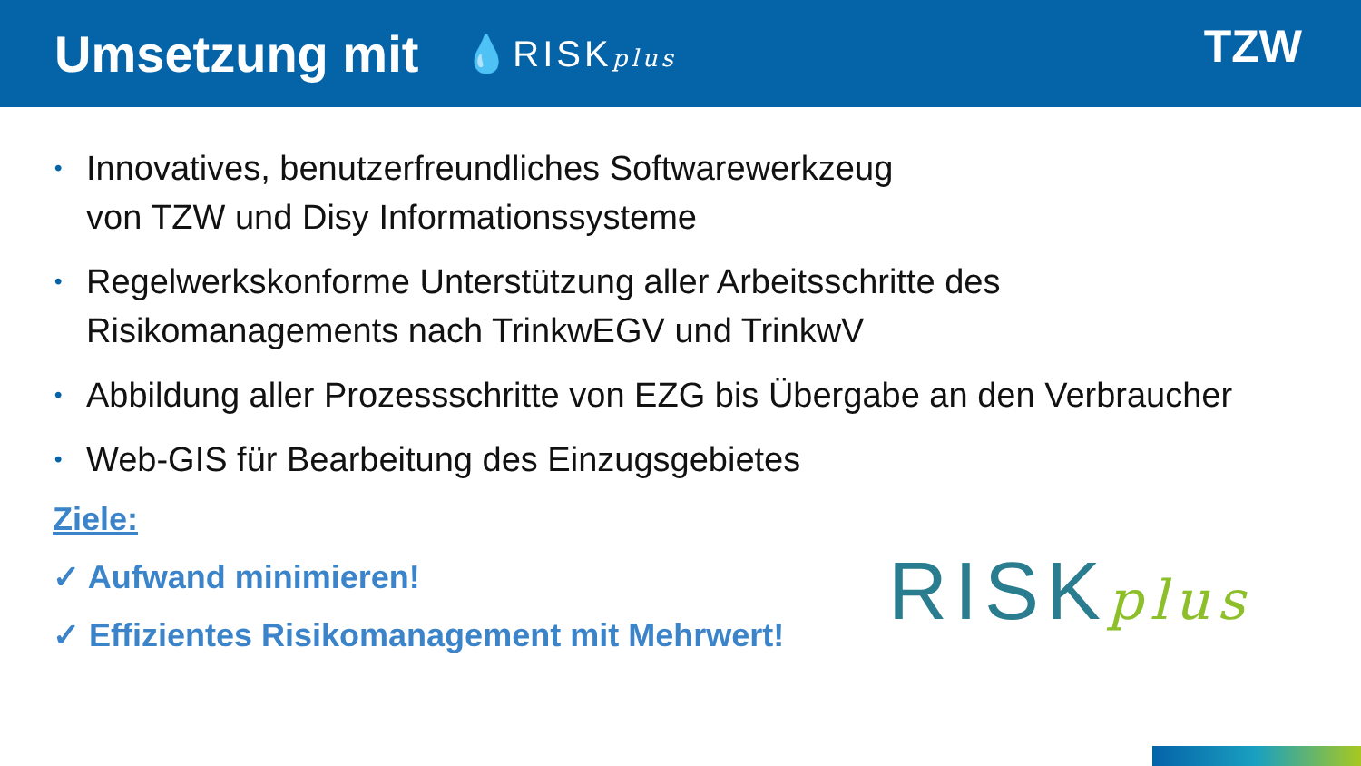Umsetzung mit
💧RISKplus
TZW
• Innovatives, benutzerfreundliches Softwarewerkzeug
von TZW und Disy Informationssysteme
• Regelwerkskonforme Unterstützung aller Arbeitsschritte des
Risikomanagements nach TrinkwEGV und TrinkwV
• Abbildung aller Prozessschritte von EZG bis Übergabe an den Verbraucher
• Web-GIS für Bearbeitung des Einzugsgebietes
Ziele:
✓ Aufwand minimieren!
✓ Effizientes Risikomanagement mit Mehrwert!
RISKplus